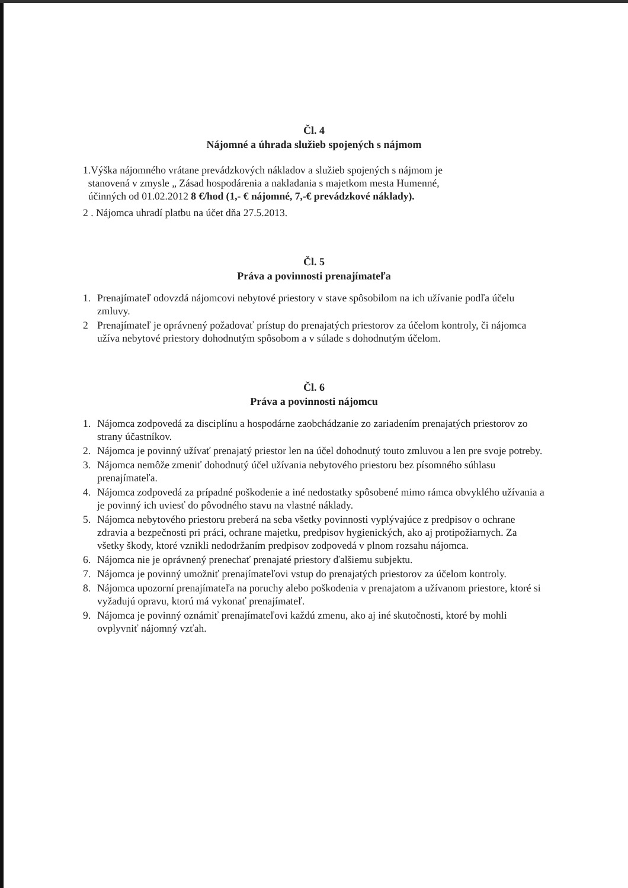Čl. 4
Nájomné a úhrada služieb spojených s nájmom
1.Výška nájomného vrátane prevádzkových nákladov a služieb spojených s nájmom je
stanovená v zmysle „ Zásad hospodárenia a nakladania s majetkom mesta Humenné,
účinných od 01.02.2012 8 €/hod (1,- € nájomné, 7,-€ prevádzkové náklady).
2 . Nájomca uhradí platbu na účet dňa 27.5.2013.
Čl. 5
Práva a povinnosti prenajímateľa
1. Prenajímateľ odovzdá nájomcovi nebytové priestory v stave spôsobilom na ich užívanie podľa účelu zmluvy.
2 Prenajímateľ je oprávnený požadovať prístup do prenajatých priestorov za účelom kontroly, či nájomca užíva nebytové priestory dohodnutým spôsobom a v súlade s dohodnutým účelom.
Čl. 6
Práva a povinnosti nájomcu
1. Nájomca zodpovedá za disciplínu a hospodárne zaobchádzanie zo zariadením prenajatých priestorov zo strany účastníkov.
2. Nájomca je povinný užívať prenajatý priestor len na účel dohodnutý touto zmluvou a len pre svoje potreby.
3. Nájomca nemôže zmeniť dohodnutý účel užívania nebytového priestoru bez písomného súhlasu prenajímateľa.
4. Nájomca zodpovedá za prípadné poškodenie a iné nedostatky spôsobené mimo rámca obvyklého užívania a je povinný ich uviesť do pôvodného stavu na vlastné náklady.
5. Nájomca nebytového priestoru preberá na seba všetky povinnosti vyplývajúce z predpisov o ochrane zdravia a bezpečnosti pri práci, ochrane majetku, predpisov hygienických, ako aj protipožiarnych. Za všetky škody, ktoré vznikli nedodržaním predpisov zodpovedá v plnom rozsahu nájomca.
6. Nájomca nie je oprávnený prenechať prenajaté priestory ďalšiemu subjektu.
7. Nájomca je povinný umožniť prenajímateľovi vstup do prenajatých priestorov za účelom kontroly.
8. Nájomca upozorní prenajímateľa na poruchy alebo poškodenia v prenajatom a užívanom priestore, ktoré si vyžadujú opravu, ktorú má vykonať prenajímateľ.
9. Nájomca je povinný oznámiť prenajímateľovi každú zmenu, ako aj iné skutočnosti, ktoré by mohli ovplyvniť nájomný vzťah.